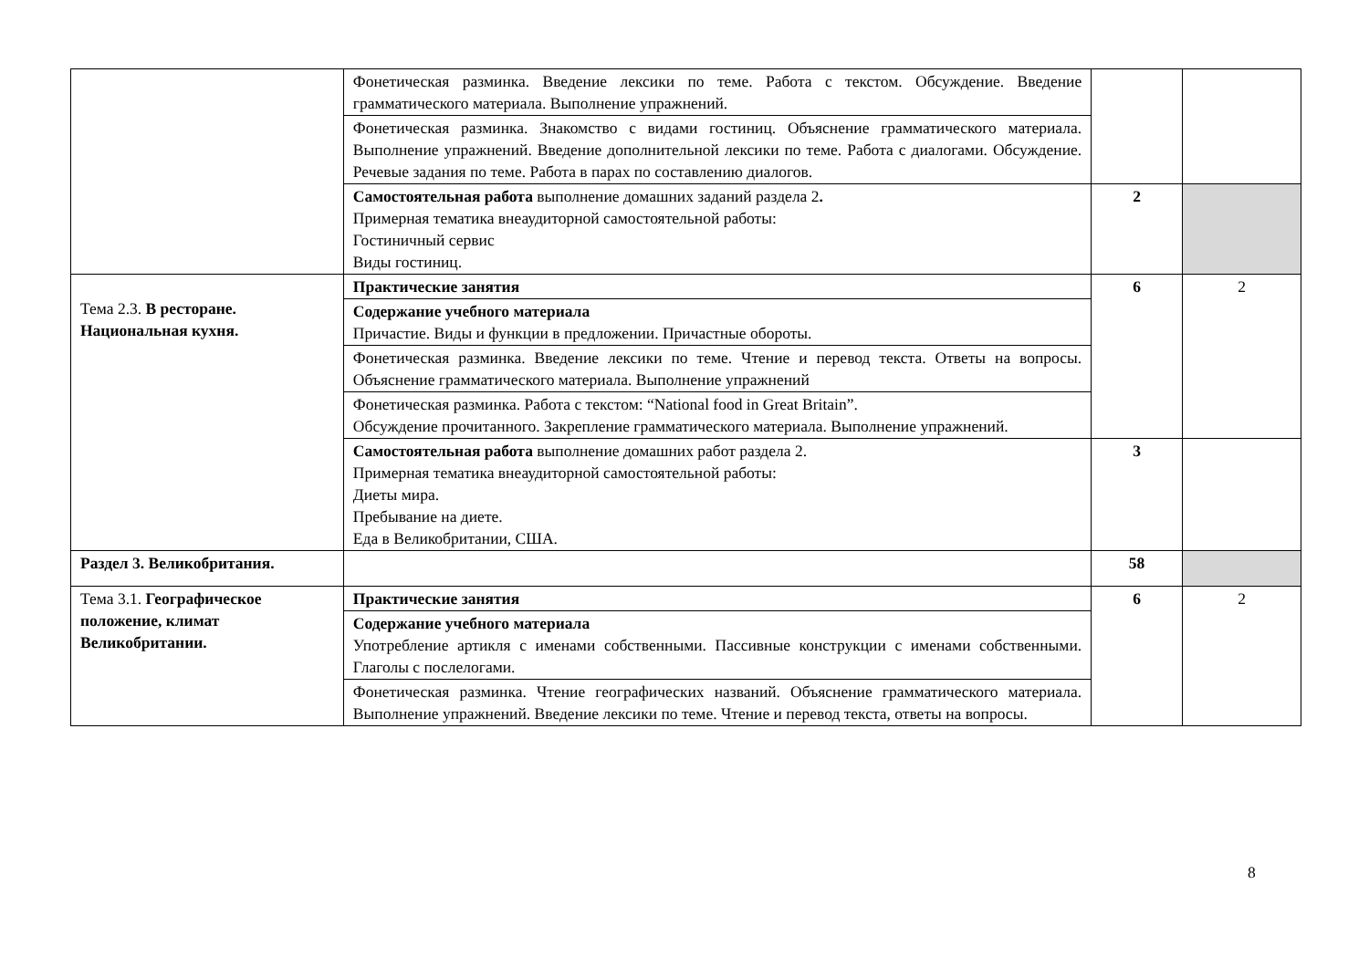| | Фонетическая разминка. Введение лексики по теме. Работа с текстом. Обсуждение. Введение грамматического материала. Выполнение упражнений. | | |
| | Фонетическая разминка. Знакомство с видами гостиниц. Объяснение грамматического материала. Выполнение упражнений. Введение дополнительной лексики по теме. Работа с диалогами. Обсуждение. Речевые задания по теме. Работа в парах по составлению диалогов. | | |
| | Самостоятельная работа выполнение домашних заданий раздела 2 . Примерная тематика внеаудиторной самостоятельной работы: Гостиничный сервис Виды гостиниц. | 2 | |
| Тема 2.3. В ресторане. Национальная кухня. | Практические занятия | 6 | 2 |
| | Содержание учебного материала Причастие. Виды и функции в предложении. Причастные обороты. | | |
| | Фонетическая разминка. Введение лексики по теме. Чтение и перевод текста. Ответы на вопросы. Объяснение грамматического материала. Выполнение упражнений | | |
| | Фонетическая разминка. Работа с текстом: “National food in Great Britain”. Обсуждение прочитанного. Закрепление грамматического материала. Выполнение упражнений. | | |
| | Самостоятельная работа выполнение домашних работ раздела 2. Примерная тематика внеаудиторной самостоятельной работы: Диеты мира. Пребывание на диете. Еда в Великобритании, США. | 3 | |
| Раздел 3. Великобритания. | | 58 | |
| Тема 3.1. Географическое положение, климат Великобритании. | Практические занятия | 6 | 2 |
| | Содержание учебного материала Употребление артикля с именами собственными. Пассивные конструкции с именами собственными. Глаголы с послелогами. | | |
| | Фонетическая разминка. Чтение географических названий. Объяснение грамматического материала. Выполнение упражнений. Введение лексики по теме. Чтение и перевод текста, ответы на вопросы. | | |
8